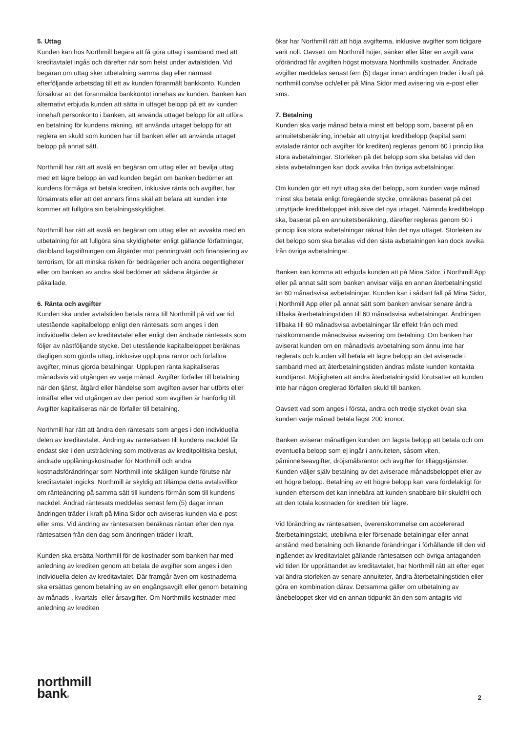5. Uttag
Kunden kan hos Northmill begära att få göra uttag i samband med att kreditavtalet ingås och därefter när som helst under avtalstiden. Vid begäran om uttag sker utbetalning samma dag eller närmast efterföljande arbetsdag till ett av kunden föranmält bankkonto. Kunden försäkrar att det föranmälda bankkontot innehas av kunden. Banken kan alternativt erbjuda kunden att sätta in uttaget belopp på ett av kunden innehaft personkonto i banken, att använda uttaget belopp för att utföra en betalning för kundens räkning, att använda uttaget belopp för att reglera en skuld som kunden har till banken eller att använda uttaget belopp på annat sätt.
Northmill har rätt att avslå en begäran om uttag eller att bevilja uttag med ett lägre belopp än vad kunden begärt om banken bedömer att kundens förmåga att betala krediten, inklusive ränta och avgifter, har försämrats eller att det annars finns skäl att befara att kunden inte kommer att fullgöra sin betalningsskyldighet.
Northmill har rätt att avslå en begäran om uttag eller att avvakta med en utbetalning för att fullgöra sina skyldigheter enligt gällande författningar, däribland lagstiftningen om åtgärder mot penningtvätt och finansiering av terrorism, för att minska risken för bedrägerier och andra oegentligheter eller om banken av andra skäl bedömer att sådana åtgärder är påkallade.
6. Ränta och avgifter
Kunden ska under avtalstiden betala ränta till Northmill på vid var tid utestående kapitalbelopp enligt den räntesats som anges i den individuella delen av kreditavtalet eller enligt den ändrade räntesats som följer av nästföljande stycke. Det utestående kapitalbeloppet beräknas dagligen som gjorda uttag, inklusive upplupna räntor och förfallna avgifter, minus gjorda betalningar. Upplupen ränta kapitaliseras månadsvis vid utgången av varje månad. Avgifter förfaller till betalning när den tjänst, åtgärd eller händelse som avgiften avser har utförts eller inträffat eller vid utgången av den period som avgiften är hänförlig till. Avgifter kapitaliseras när de förfaller till betalning.
Northmill har rätt att ändra den räntesats som anges i den individuella delen av kreditavtalet. Ändring av räntesatsen till kundens nackdel får endast ske i den utsträckning som motiveras av kreditpolitiska beslut, ändrade upplåningskostnader för Northmill och andra kostnadsförändringar som Northmill inte skäligen kunde förutse när kreditavtalet ingicks. Northmill är skyldig att tillämpa detta avtalsvillkor om ränteändring på samma sätt till kundens förmån som till kundens nackdel. Ändrad räntesats meddelas senast fem (5) dagar innan ändringen träder i kraft på Mina Sidor och aviseras kunden via e-post eller sms. Vid ändring av räntesatsen beräknas räntan efter den nya räntesatsen från den dag som ändringen träder i kraft.
Kunden ska ersätta Northmill för de kostnader som banken har med anledning av krediten genom att betala de avgifter som anges i den individuella delen av kreditavtalet. Där framgår även om kostnaderna ska ersättas genom betalning av en engångsavgift eller genom betalning av månads-, kvartals- eller årsavgifter. Om Northmills kostnader med anledning av krediten
ökar har Northmill rätt att höja avgifterna, inklusive avgifter som tidigare varit noll. Oavsett om Northmill höjer, sänker eller låter en avgift vara oförändrad får avgiften högst motsvara Northmills kostnader. Ändrade avgifter meddelas senast fem (5) dagar innan ändringen träder i kraft på northmill.com/se och/eller på Mina Sidor med avisering via e-post eller sms.
7. Betalning
Kunden ska varje månad betala minst ett belopp som, baserat på en annuitetsberäkning, innebär att utnyttjat kreditbelopp (kapital samt avtalade räntor och avgifter för krediten) regleras genom 60 i princip lika stora avbetalningar. Storleken på det belopp som ska betalas vid den sista avbetalningen kan dock avvika från övriga avbetalningar.
Om kunden gör ett nytt uttag ska det belopp, som kunden varje månad minst ska betala enligt föregående stycke, omräknas baserat på det utnyttjade kreditbeloppet inklusive det nya uttaget. Nämnda kreditbelopp ska, baserat på en annuitetsberäkning, därefter regleras genom 60 i princip lika stora avbetalningar räknat från det nya uttaget. Storleken av det belopp som ska betalas vid den sista avbetalningen kan dock avvika från övriga avbetalningar.
Banken kan komma att erbjuda kunden att på Mina Sidor, i Northmill App eller på annat sätt som banken anvisar välja en annan återbetalningstid än 60 månadsvisa avbetalningar. Kunden kan i sådant fall på Mina Sidor, i Northmill App eller på annat sätt som banken anvisar senare ändra tillbaka återbetalningstiden till 60 månadsvisa avbetalningar. Ändringen tillbaka till 60 månadsvisa avbetalningar får effekt från och med nästkommande månadsvisa avisering om betalning. Om banken har aviserat kunden om en månadsvis avbetalning som ännu inte har reglerats och kunden vill betala ett lägre belopp än det aviserade i samband med att återbetalningstiden ändras måste kunden kontakta kundtjänst. Möjligheten att ändra återbetalningstid förutsätter att kunden inte har någon oreglerad förfallen skuld till banken.
Oavsett vad som anges i första, andra och tredje stycket ovan ska kunden varje månad betala lägst 200 kronor.
Banken aviserar månatligen kunden om lägsta belopp att betala och om eventuella belopp som ej ingår i annuiteten, såsom viten, påminnelseavgifter, dröjsmålsräntor och avgifter för tilläggstjänster. Kunden väljer själv betalning av det aviserade månadsbeloppet eller av ett högre belopp. Betalning av ett högre belopp kan vara fördelaktigt för kunden eftersom det kan innebära att kunden snabbare blir skuldfri och att den totala kostnaden för krediten blir lägre.
Vid förändring av räntesatsen, överenskommelse om accelererad återbetalningstakt, uteblivna eller försenade betalningar eller annat anstånd med betalning och liknande förändringar i förhållande till den vid ingåendet av kreditavtalet gällande räntesatsen och övriga antaganden vid tiden för upprättandet av kreditavtalet, har Northmill rätt att efter eget val ändra storleken av senare annuiteter, ändra återbetalningstiden eller göra en kombination därav. Detsamma gäller om utbetalning av lånebeloppet sker vid en annan tidpunkt än den som antagits vid
northmill
bank®
2